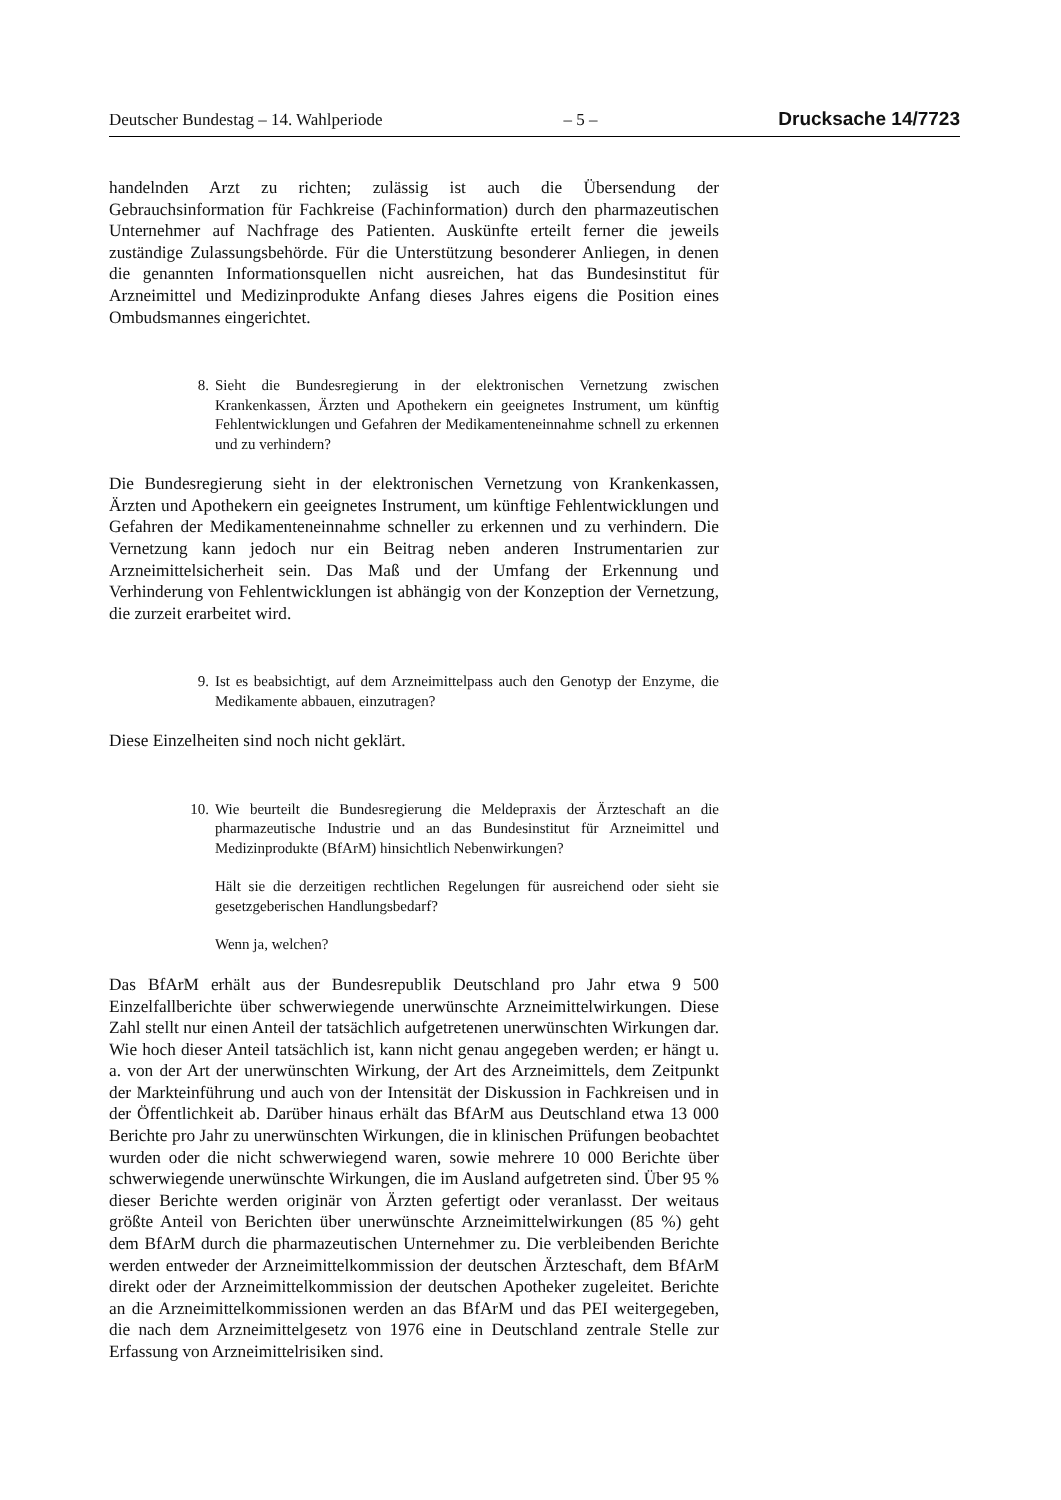Deutscher Bundestag – 14. Wahlperiode – 5 – Drucksache 14/7723
handelnden Arzt zu richten; zulässig ist auch die Übersendung der Gebrauchsinformation für Fachkreise (Fachinformation) durch den pharmazeutischen Unternehmer auf Nachfrage des Patienten. Auskünfte erteilt ferner die jeweils zuständige Zulassungsbehörde. Für die Unterstützung besonderer Anliegen, in denen die genannten Informationsquellen nicht ausreichen, hat das Bundesinstitut für Arzneimittel und Medizinprodukte Anfang dieses Jahres eigens die Position eines Ombudsmannes eingerichtet.
8.
Sieht die Bundesregierung in der elektronischen Vernetzung zwischen Krankenkassen, Ärzten und Apothekern ein geeignetes Instrument, um künftig Fehlentwicklungen und Gefahren der Medikamenteneinnahme schnell zu erkennen und zu verhindern?
Die Bundesregierung sieht in der elektronischen Vernetzung von Krankenkassen, Ärzten und Apothekern ein geeignetes Instrument, um künftige Fehlentwicklungen und Gefahren der Medikamenteneinnahme schneller zu erkennen und zu verhindern. Die Vernetzung kann jedoch nur ein Beitrag neben anderen Instrumentarien zur Arzneimittelsicherheit sein. Das Maß und der Umfang der Erkennung und Verhinderung von Fehlentwicklungen ist abhängig von der Konzeption der Vernetzung, die zurzeit erarbeitet wird.
9.
Ist es beabsichtigt, auf dem Arzneimittelpass auch den Genotyp der Enzyme, die Medikamente abbauen, einzutragen?
Diese Einzelheiten sind noch nicht geklärt.
10.
Wie beurteilt die Bundesregierung die Meldepraxis der Ärzteschaft an die pharmazeutische Industrie und an das Bundesinstitut für Arzneimittel und Medizinprodukte (BfArM) hinsichtlich Nebenwirkungen?
Hält sie die derzeitigen rechtlichen Regelungen für ausreichend oder sieht sie gesetzgeberischen Handlungsbedarf?
Wenn ja, welchen?
Das BfArM erhält aus der Bundesrepublik Deutschland pro Jahr etwa 9 500 Einzelfallberichte über schwerwiegende unerwünschte Arzneimittelwirkungen. Diese Zahl stellt nur einen Anteil der tatsächlich aufgetretenen unerwünschten Wirkungen dar. Wie hoch dieser Anteil tatsächlich ist, kann nicht genau angegeben werden; er hängt u. a. von der Art der unerwünschten Wirkung, der Art des Arzneimittels, dem Zeitpunkt der Markteinführung und auch von der Intensität der Diskussion in Fachkreisen und in der Öffentlichkeit ab. Darüber hinaus erhält das BfArM aus Deutschland etwa 13 000 Berichte pro Jahr zu unerwünschten Wirkungen, die in klinischen Prüfungen beobachtet wurden oder die nicht schwerwiegend waren, sowie mehrere 10 000 Berichte über schwerwiegende unerwünschte Wirkungen, die im Ausland aufgetreten sind. Über 95 % dieser Berichte werden originär von Ärzten gefertigt oder veranlasst. Der weitaus größte Anteil von Berichten über unerwünschte Arzneimittelwirkungen (85 %) geht dem BfArM durch die pharmazeutischen Unternehmer zu. Die verbleibenden Berichte werden entweder der Arzneimittelkommission der deutschen Ärzteschaft, dem BfArM direkt oder der Arzneimittelkommission der deutschen Apotheker zugeleitet. Berichte an die Arzneimittelkommissionen werden an das BfArM und das PEI weitergegeben, die nach dem Arzneimittelgesetz von 1976 eine in Deutschland zentrale Stelle zur Erfassung von Arzneimittelrisiken sind.